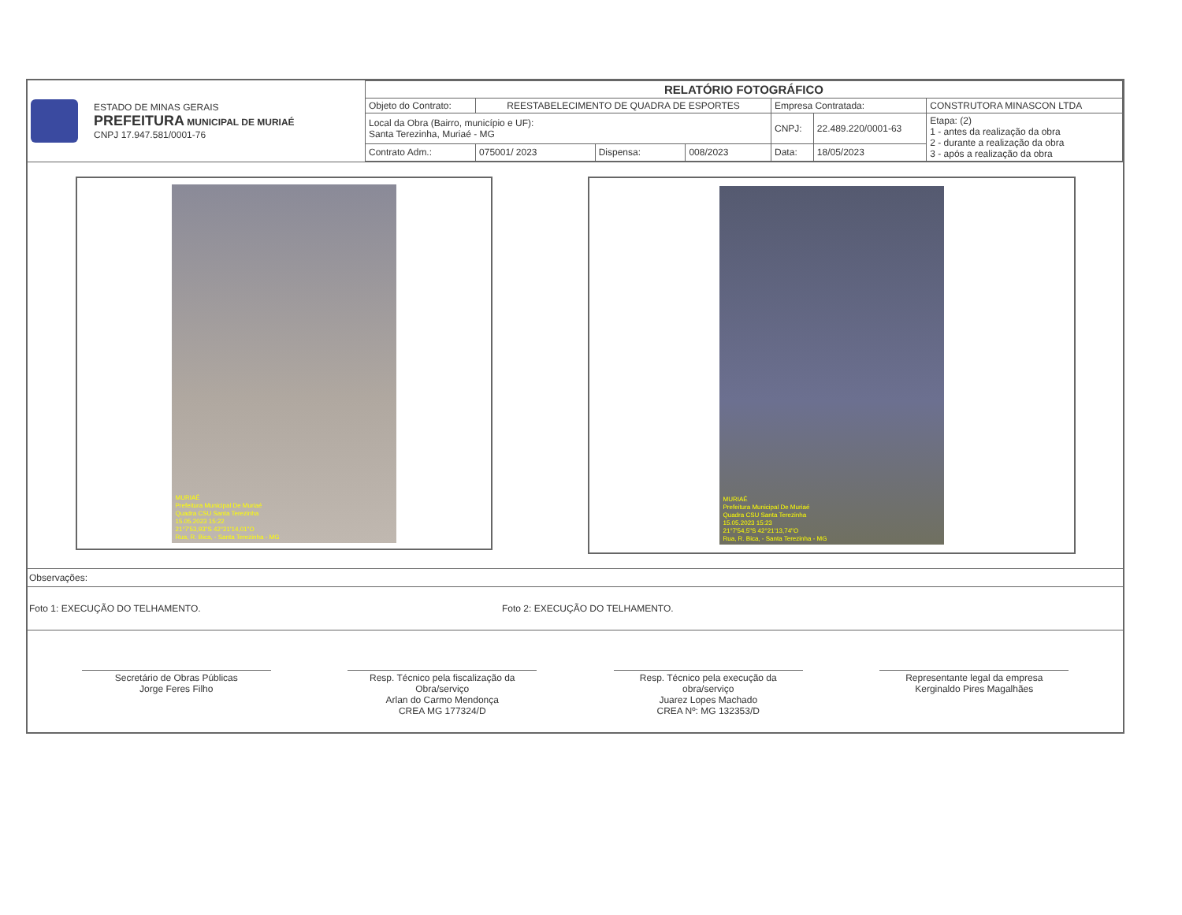| ESTADO DE MINAS GERAIS PREFEITURA MUNICIPAL DE MURIAÉ CNPJ 17.947.581/0001-76 | RELATÓRIO FOTOGRÁFICO | | | | | | |
| | Objeto do Contrato: | REESTABELECIMENTO DE QUADRA DE ESPORTES | | | Empresa Contratada: | | CONSTRUTORA MINASCON LTDA |
| | Local da Obra (Bairro, município e UF): Santa Terezinha, Muriaé - MG | | | | CNPJ: | 22.489.220/0001-63 | Etapa: (2) 1 - antes da realização da obra 2 - durante a realização da obra 3 - após a realização da obra |
| | Contrato Adm.: | 075001/ 2023 | Dispensa: | 008/2023 | Data: | 18/05/2023 | |
MURIAÉ
Prefeitura Municipal De Muriaé
Quadra CSU Santa Terezinha
15.05.2023 15:22
21°7'53,93"S 42°21'14,01"O
Rua, R. Bica, - Santa Terezinha - MG
MURIAÉ
Prefeitura Municipal De Muriaé
Quadra CSU Santa Terezinha
15.05.2023 15:23
21°7'54,5"S 42°21'13,74"O
Rua, R. Bica, - Santa Terezinha - MG
Observações:
Foto 1: EXECUÇÃO DO TELHAMENTO. Foto 2: EXECUÇÃO DO TELHAMENTO.
Secretário de Obras Públicas
Jorge Feres Filho
Resp. Técnico pela fiscalização da Obra/serviço
Arlan do Carmo Mendonça
CREA MG 177324/D
Resp. Técnico pela execução da obra/serviço
Juarez Lopes Machado
CREA Nº: MG 132353/D
Representante legal da empresa
Kerginaldo Pires Magalhães